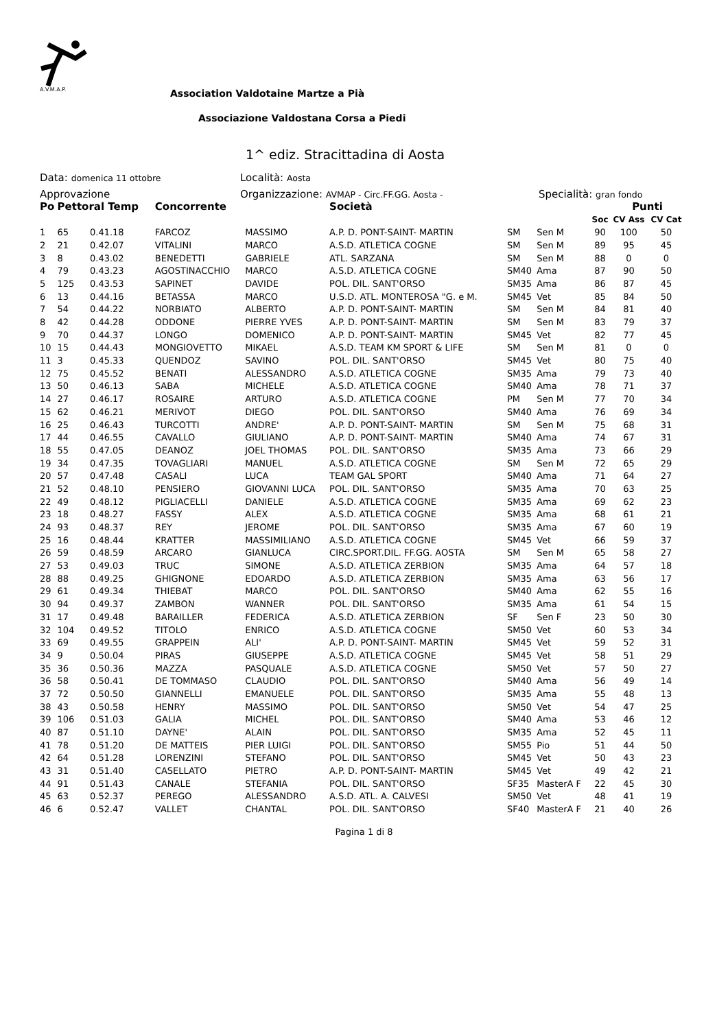A.V.M.A.P.
Association Valdotaine Martze a Pià
Associazione Valdostana Corsa a Piedi
1^ ediz. Stracittadina di Aosta
Data: domenica 11 ottobre Località: Aosta
Approvazione Organizzazione: AVMAP - Circ.FF.GG. Aosta - Specialità: gran fondo
| Po | Pettoral Temp | | Concorrente | | Società | | | | Punti | |
| --- | --- | --- | --- | --- | --- | --- | --- | --- | --- | --- |
| | | | | | | | | Soc | CV Ass | CV Cat |
| 1 | 65 | 0.41.18 | FARCOZ | MASSIMO | A.P. D. PONT-SAINT- MARTIN | SM | Sen M | 90 | 100 | 50 |
| 2 | 21 | 0.42.07 | VITALINI | MARCO | A.S.D. ATLETICA COGNE | SM | Sen M | 89 | 95 | 45 |
| 3 | 8 | 0.43.02 | BENEDETTI | GABRIELE | ATL. SARZANA | SM | Sen M | 88 | 0 | 0 |
| 4 | 79 | 0.43.23 | AGOSTINACCHIO | MARCO | A.S.D. ATLETICA COGNE | SM40 | Ama | 87 | 90 | 50 |
| 5 | 125 | 0.43.53 | SAPINET | DAVIDE | POL. DIL. SANT'ORSO | SM35 | Ama | 86 | 87 | 45 |
| 6 | 13 | 0.44.16 | BETASSA | MARCO | U.S.D. ATL. MONTEROSA "G. e M. | SM45 | Vet | 85 | 84 | 50 |
| 7 | 54 | 0.44.22 | NORBIATO | ALBERTO | A.P. D. PONT-SAINT- MARTIN | SM | Sen M | 84 | 81 | 40 |
| 8 | 42 | 0.44.28 | ODDONE | PIERRE YVES | A.P. D. PONT-SAINT- MARTIN | SM | Sen M | 83 | 79 | 37 |
| 9 | 70 | 0.44.37 | LONGO | DOMENICO | A.P. D. PONT-SAINT- MARTIN | SM45 | Vet | 82 | 77 | 45 |
| 10 | 15 | 0.44.43 | MONGIOVETTO | MIKAEL | A.S.D. TEAM KM SPORT & LIFE | SM | Sen M | 81 | 0 | 0 |
| 11 | 3 | 0.45.33 | QUENDOZ | SAVINO | POL. DIL. SANT'ORSO | SM45 | Vet | 80 | 75 | 40 |
| 12 | 75 | 0.45.52 | BENATI | ALESSANDRO | A.S.D. ATLETICA COGNE | SM35 | Ama | 79 | 73 | 40 |
| 13 | 50 | 0.46.13 | SABA | MICHELE | A.S.D. ATLETICA COGNE | SM40 | Ama | 78 | 71 | 37 |
| 14 | 27 | 0.46.17 | ROSAIRE | ARTURO | A.S.D. ATLETICA COGNE | PM | Sen M | 77 | 70 | 34 |
| 15 | 62 | 0.46.21 | MERIVOT | DIEGO | POL. DIL. SANT'ORSO | SM40 | Ama | 76 | 69 | 34 |
| 16 | 25 | 0.46.43 | TURCOTTI | ANDRE' | A.P. D. PONT-SAINT- MARTIN | SM | Sen M | 75 | 68 | 31 |
| 17 | 44 | 0.46.55 | CAVALLO | GIULIANO | A.P. D. PONT-SAINT- MARTIN | SM40 | Ama | 74 | 67 | 31 |
| 18 | 55 | 0.47.05 | DEANOZ | JOEL THOMAS | POL. DIL. SANT'ORSO | SM35 | Ama | 73 | 66 | 29 |
| 19 | 34 | 0.47.35 | TOVAGLIARI | MANUEL | A.S.D. ATLETICA COGNE | SM | Sen M | 72 | 65 | 29 |
| 20 | 57 | 0.47.48 | CASALI | LUCA | TEAM GAL SPORT | SM40 | Ama | 71 | 64 | 27 |
| 21 | 52 | 0.48.10 | PENSIERO | GIOVANNI LUCA | POL. DIL. SANT'ORSO | SM35 | Ama | 70 | 63 | 25 |
| 22 | 49 | 0.48.12 | PIGLIACELLI | DANIELE | A.S.D. ATLETICA COGNE | SM35 | Ama | 69 | 62 | 23 |
| 23 | 18 | 0.48.27 | FASSY | ALEX | A.S.D. ATLETICA COGNE | SM35 | Ama | 68 | 61 | 21 |
| 24 | 93 | 0.48.37 | REY | JEROME | POL. DIL. SANT'ORSO | SM35 | Ama | 67 | 60 | 19 |
| 25 | 16 | 0.48.44 | KRATTER | MASSIMILIANO | A.S.D. ATLETICA COGNE | SM45 | Vet | 66 | 59 | 37 |
| 26 | 59 | 0.48.59 | ARCARO | GIANLUCA | CIRC.SPORT.DIL. FF.GG. AOSTA | SM | Sen M | 65 | 58 | 27 |
| 27 | 53 | 0.49.03 | TRUC | SIMONE | A.S.D. ATLETICA ZERBION | SM35 | Ama | 64 | 57 | 18 |
| 28 | 88 | 0.49.25 | GHIGNONE | EDOARDO | A.S.D. ATLETICA ZERBION | SM35 | Ama | 63 | 56 | 17 |
| 29 | 61 | 0.49.34 | THIEBAT | MARCO | POL. DIL. SANT'ORSO | SM40 | Ama | 62 | 55 | 16 |
| 30 | 94 | 0.49.37 | ZAMBON | WANNER | POL. DIL. SANT'ORSO | SM35 | Ama | 61 | 54 | 15 |
| 31 | 17 | 0.49.48 | BARAILLER | FEDERICA | A.S.D. ATLETICA ZERBION | SF | Sen F | 23 | 50 | 30 |
| 32 | 104 | 0.49.52 | TITOLO | ENRICO | A.S.D. ATLETICA COGNE | SM50 | Vet | 60 | 53 | 34 |
| 33 | 69 | 0.49.55 | GRAPPEIN | ALI' | A.P. D. PONT-SAINT- MARTIN | SM45 | Vet | 59 | 52 | 31 |
| 34 | 9 | 0.50.04 | PIRAS | GIUSEPPE | A.S.D. ATLETICA COGNE | SM45 | Vet | 58 | 51 | 29 |
| 35 | 36 | 0.50.36 | MAZZA | PASQUALE | A.S.D. ATLETICA COGNE | SM50 | Vet | 57 | 50 | 27 |
| 36 | 58 | 0.50.41 | DE TOMMASO | CLAUDIO | POL. DIL. SANT'ORSO | SM40 | Ama | 56 | 49 | 14 |
| 37 | 72 | 0.50.50 | GIANNELLI | EMANUELE | POL. DIL. SANT'ORSO | SM35 | Ama | 55 | 48 | 13 |
| 38 | 43 | 0.50.58 | HENRY | MASSIMO | POL. DIL. SANT'ORSO | SM50 | Vet | 54 | 47 | 25 |
| 39 | 106 | 0.51.03 | GALIA | MICHEL | POL. DIL. SANT'ORSO | SM40 | Ama | 53 | 46 | 12 |
| 40 | 87 | 0.51.10 | DAYNE' | ALAIN | POL. DIL. SANT'ORSO | SM35 | Ama | 52 | 45 | 11 |
| 41 | 78 | 0.51.20 | DE MATTEIS | PIER LUIGI | POL. DIL. SANT'ORSO | SM55 | Pio | 51 | 44 | 50 |
| 42 | 64 | 0.51.28 | LORENZINI | STEFANO | POL. DIL. SANT'ORSO | SM45 | Vet | 50 | 43 | 23 |
| 43 | 31 | 0.51.40 | CASELLATO | PIETRO | A.P. D. PONT-SAINT- MARTIN | SM45 | Vet | 49 | 42 | 21 |
| 44 | 91 | 0.51.43 | CANALE | STEFANIA | POL. DIL. SANT'ORSO | SF35 | MasterA F | 22 | 45 | 30 |
| 45 | 63 | 0.52.37 | PEREGO | ALESSANDRO | A.S.D. ATL. A. CALVESI | SM50 | Vet | 48 | 41 | 19 |
| 46 | 6 | 0.52.47 | VALLET | CHANTAL | POL. DIL. SANT'ORSO | SF40 | MasterA F | 21 | 40 | 26 |
Pagina 1 di 8